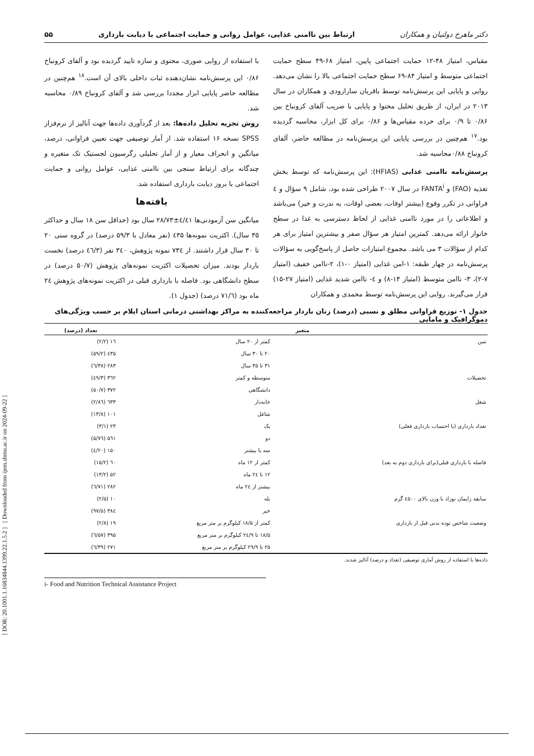[ DOR: 20.1001.1.16834844.1399.22.1.5.2 ] [ Downloaded from ijem.sbmu.ac.ir on 2024-09-22 ]
دکتر ماهرخ دولتیان و همکاران ارتباط بین ناامنی غذایی، عوامل روانی و حمایت اجتماعی با دیابت بارداری ۵۵
مقیاس، امتیاز ۴۸-۱۲ حمایت اجتماعی پایین، امتیاز ۶۸-۴۹ سطح حمایت اجتماعی متوسط و امتیاز ۸۴-۶۹ سطح حمایت اجتماعی بالا را نشان می‌دهد. روایی و پایایی این پرسش‌نامه توسط باقریان سارارودی و همکاران در سال ۲۰۱۳ در ایران، از طریق تحلیل محتوا و پایایی با ضریب آلفای کرونباخ بین ۰/۸۶ تا ۰/۹ برای خرده مقیاس‌ها و ۰/۸۶ برای کل ابزار، محاسبه گردیده بود.<sup>۱۷</sup> هم‌چنین در بررسی پایایی این پرسش‌نامه در مطالعه حاضر، آلفای کرونباخ ۰/۸۸محاسبه شد.
پرسش‌نامه ناامنی غذایی (HFIAS): این پرسش‌نامه که توسط بخش تغذیه (FAO) و FANTA<sup>i</sup> در سال ۲۰۰۷ طراحی شده بود، شامل ۹ سؤال و ٤ فراوانی در تکرر وقوع (بیشتر اوقات، بعضی اوقات، به ندرت و خیر) می‌باشد و اطلاعاتی را در مورد ناامنی غذایی از لحاظ دسترسی به غذا در سطح خانوار ارائه می‌دهد. کمترین امتیاز هر سؤال صفر و بیشترین امتیاز برای هر کدام از سؤالات ۳ می باشد. مجموع امتیازات حاصل از پاسخ‌گویی به سؤالات پرسش‌نامه در چهار طبقه: ۱-امن غذایی (امتیاز ۰-۱)، ۲-ناامن خفیف (امتیاز ۷-۲)، ۳- ناامن متوسط (امتیاز ۱۴-۸) و ٤- ناامن شدید غذایی (امتیاز ۲۷-۱۵) قرار می‌گیرند. روایی این پرسش‌نامه توسط محمدی و همکاران
با استفاده از روایی صوری، محتوی و سازه تایید گردیده بود و آلفای کرونباخ ۰/۸۶ این پرسش‌نامه نشان‌دهنده ثبات داخلی بالای آن است.<sup>۱۸</sup> هم‌چنین در مطالعه حاضر پایایی ابزار مجددا بررسی شد و آلفای کرونباخ ۰/۸۹ محاسبه شد.
روش تجزیه تحلیل داده‌ها: بعد از گردآوری داده‌ها جهت آنالیز از نرم‌فزاز SPSS نسخه ۱۶ استفاده شد. از آمار توصیفی جهت تعیین فراوانی، درصد، میانگین و انحراف معیار و از آمار تحلیلی رگرسیون لجستیک تک متغیره و چندگانه برای ارتباط سنجی بین ناامنی غذایی، عوامل روانی و حمایت اجتماعی با بروز دیابت بارداری استفاده شد.
یافته‌ها
میانگین سن آزمودنی‌ها ٤/٤۱±۲۸/۷۳ سال بود (حداقل سن ۱۸ سال و حداکثر ۳۵ سال). اکثریت نمونه‌ها ٤۳۵ (نفر معادل با ۵۹/۳ درصد) در گروه سنی ۲۰ تا ۳۰ سال قرار داشتند. از ۷۳٤ نمونه پژوهش، ۳٤۰ نفر (٤٦/۳ درصد) نخست باردار بودند. میزان تحصیلات اکثریت نمونه‌های پژوهش (۵۰/۷ درصد) در سطح دانشگاهی بود. فاصله با بارداری قبلی در اکثریت نمونه‌های پژوهش ۲٤ ماه بود (۷۱/٦ درصد) (جدول ۱).
جدول ۱- توزیع فراوانی مطلق و نسبی (درصد) زنان باردار مراجعه‌کننده به مراکز بهداشتی درمانی استان ایلام بر حسب ویژگی‌های دموگرافیک و مامایی
| متغیر | | تعداد (درصد) |
| --- | --- | --- |
| سن | کمتر از ۲۰ سال | ۱٦ (۲/۲) |
| | ۲۰ تا ۳۰ سال | ٤۳۵ (۵۹/۲) |
| | ۳۱ تا ۳۵ سال | ۲۸۳ (۳۸/٦) |
| تحصیلات | متوسطه و کمتر | ۳٦۲ (٤۹/۳) |
| | دانشگاهی | ۳۷۲ (۵۰/۷) |
| شغل | خانه‌دار | ٦۳۳ (۸٦/۲) |
| | شاغل | ۱۰۱ (۱۳/۸) |
| تعداد بارداری (با احتساب بارداری فعلی) | یک | ۲۳ (۳/۱) |
| | دو | ۵٦۱ (۷٦/۵) |
| | سه یا بیشتر | ۱۵۰ (۲۰/٤) |
| فاصله با بارداری قبلی(برای بارداری دوم به بعد) | کمتر از ۱۲ ماه | ٦۰ (۱۵/۲) |
| | ۱۲ تا ۲٤ ماه | ۵۲ (۱۳/۲) |
| | بیشتر از ۲٤ ماه | ۲۸۲ (۷۱/٦) |
| سابقه زایمان نوزاد با وزن بالای ٤۵۰۰ گرم | بله | ۱۰ (۲/۵) |
| | خیر | ۳۸٤ (۹۷/۵) |
| وضعیت شاخص توده بدنی قبل از بارداری | کمتر از ۱۸/۵ کیلوگرم بر متر مربع | ۱۹ (۲/۸) |
| | ۱۸/۵ تا ۲٤/۹ کیلوگرم بر متر مربع | ۳۹۵ (۵۷/٦) |
| | ۲۵ تا ۲۹/۹ کیلوگرم بر متر مربع | ۲۷۱ (۳۹/٦) |
داده‌ها با استفاده از روش آماری توصیفی (تعداد و درصد) آنالیز شدند.
i- Food and Nutrition Technical Assistance Project